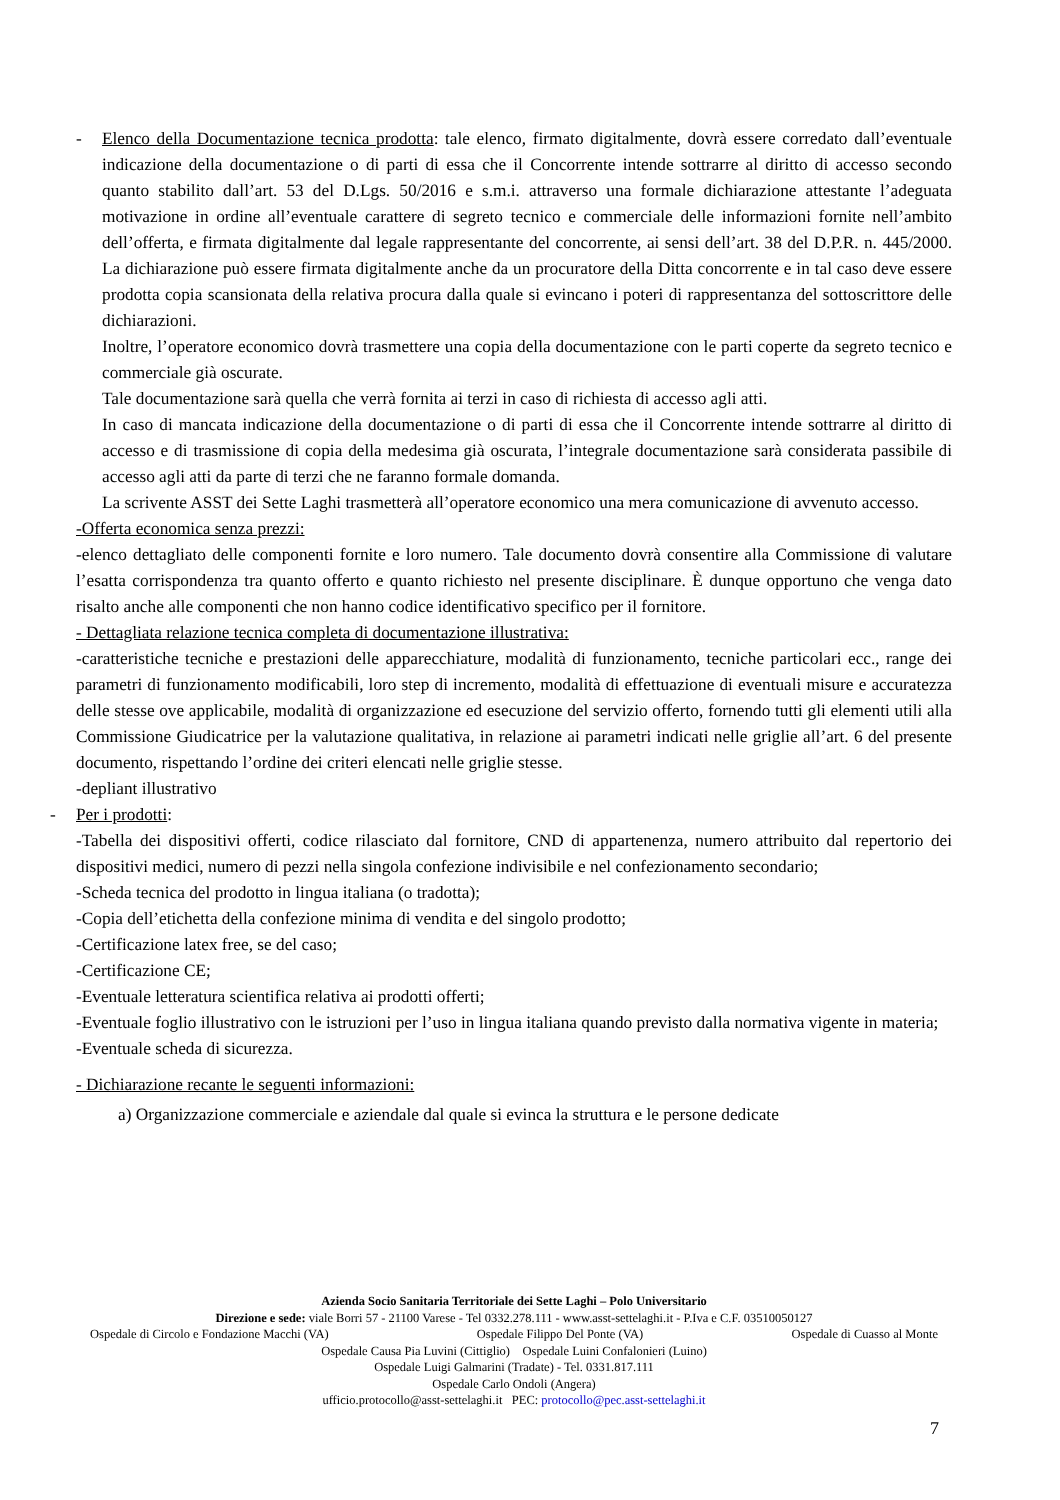- Elenco della Documentazione tecnica prodotta: tale elenco, firmato digitalmente, dovrà essere corredato dall’eventuale indicazione della documentazione o di parti di essa che il Concorrente intende sottrarre al diritto di accesso secondo quanto stabilito dall’art. 53 del D.Lgs. 50/2016 e s.m.i. attraverso una formale dichiarazione attestante l’adeguata motivazione in ordine all’eventuale carattere di segreto tecnico e commerciale delle informazioni fornite nell’ambito dell’offerta, e firmata digitalmente dal legale rappresentante del concorrente, ai sensi dell’art. 38 del D.P.R. n. 445/2000. La dichiarazione può essere firmata digitalmente anche da un procuratore della Ditta concorrente e in tal caso deve essere prodotta copia scansionata della relativa procura dalla quale si evincano i poteri di rappresentanza del sottoscrittore delle dichiarazioni.
Inoltre, l’operatore economico dovrà trasmettere una copia della documentazione con le parti coperte da segreto tecnico e commerciale già oscurate.
Tale documentazione sarà quella che verrà fornita ai terzi in caso di richiesta di accesso agli atti.
In caso di mancata indicazione della documentazione o di parti di essa che il Concorrente intende sottrarre al diritto di accesso e di trasmissione di copia della medesima già oscurata, l’integrale documentazione sarà considerata passibile di accesso agli atti da parte di terzi che ne faranno formale domanda.
La scrivente ASST dei Sette Laghi trasmetterà all’operatore economico una mera comunicazione di avvenuto accesso.
-Offerta economica senza prezzi:
-elenco dettagliato delle componenti fornite e loro numero. Tale documento dovrà consentire alla Commissione di valutare l’esatta corrispondenza tra quanto offerto e quanto richiesto nel presente disciplinare. È dunque opportuno che venga dato risalto anche alle componenti che non hanno codice identificativo specifico per il fornitore.
- Dettagliata relazione tecnica completa di documentazione illustrativa:
-caratteristiche tecniche e prestazioni delle apparecchiature, modalità di funzionamento, tecniche particolari ecc., range dei parametri di funzionamento modificabili, loro step di incremento, modalità di effettuazione di eventuali misure e accuratezza delle stesse ove applicabile, modalità di organizzazione ed esecuzione del servizio offerto, fornendo tutti gli elementi utili alla Commissione Giudicatrice per la valutazione qualitativa, in relazione ai parametri indicati nelle griglie all’art. 6 del presente documento, rispettando l’ordine dei criteri elencati nelle griglie stesse.
-depliant illustrativo
- Per i prodotti:
-Tabella dei dispositivi offerti, codice rilasciato dal fornitore, CND di appartenenza, numero attribuito dal repertorio dei dispositivi medici, numero di pezzi nella singola confezione indivisibile e nel confezionamento secondario;
-Scheda tecnica del prodotto in lingua italiana (o tradotta);
-Copia dell’etichetta della confezione minima di vendita e del singolo prodotto;
-Certificazione latex free, se del caso;
-Certificazione CE;
-Eventuale letteratura scientifica relativa ai prodotti offerti;
-Eventuale foglio illustrativo con le istruzioni per l’uso in lingua italiana quando previsto dalla normativa vigente in materia;
-Eventuale scheda di sicurezza.
- Dichiarazione recante le seguenti informazioni:
a) Organizzazione commerciale e aziendale dal quale si evinca la struttura e le persone dedicate
Azienda Socio Sanitaria Territoriale dei Sette Laghi – Polo Universitario
Direzione e sede: viale Borri 57 - 21100 Varese - Tel 0332.278.111 - www.asst-settelaghi.it - P.Iva e C.F. 03510050127
Ospedale di Circolo e Fondazione Macchi (VA) Ospedale Filippo Del Ponte (VA) Ospedale di Cuasso al Monte
Ospedale Causa Pia Luvini (Cittiglio) Ospedale Luini Confalonieri (Luino)
Ospedale Luigi Galmarini (Tradate) - Tel. 0331.817.111
Ospedale Carlo Ondoli (Angera)
ufficio.protocollo@asst-settelaghi.it PEC: protocollo@pec.asst-settelaghi.it
7